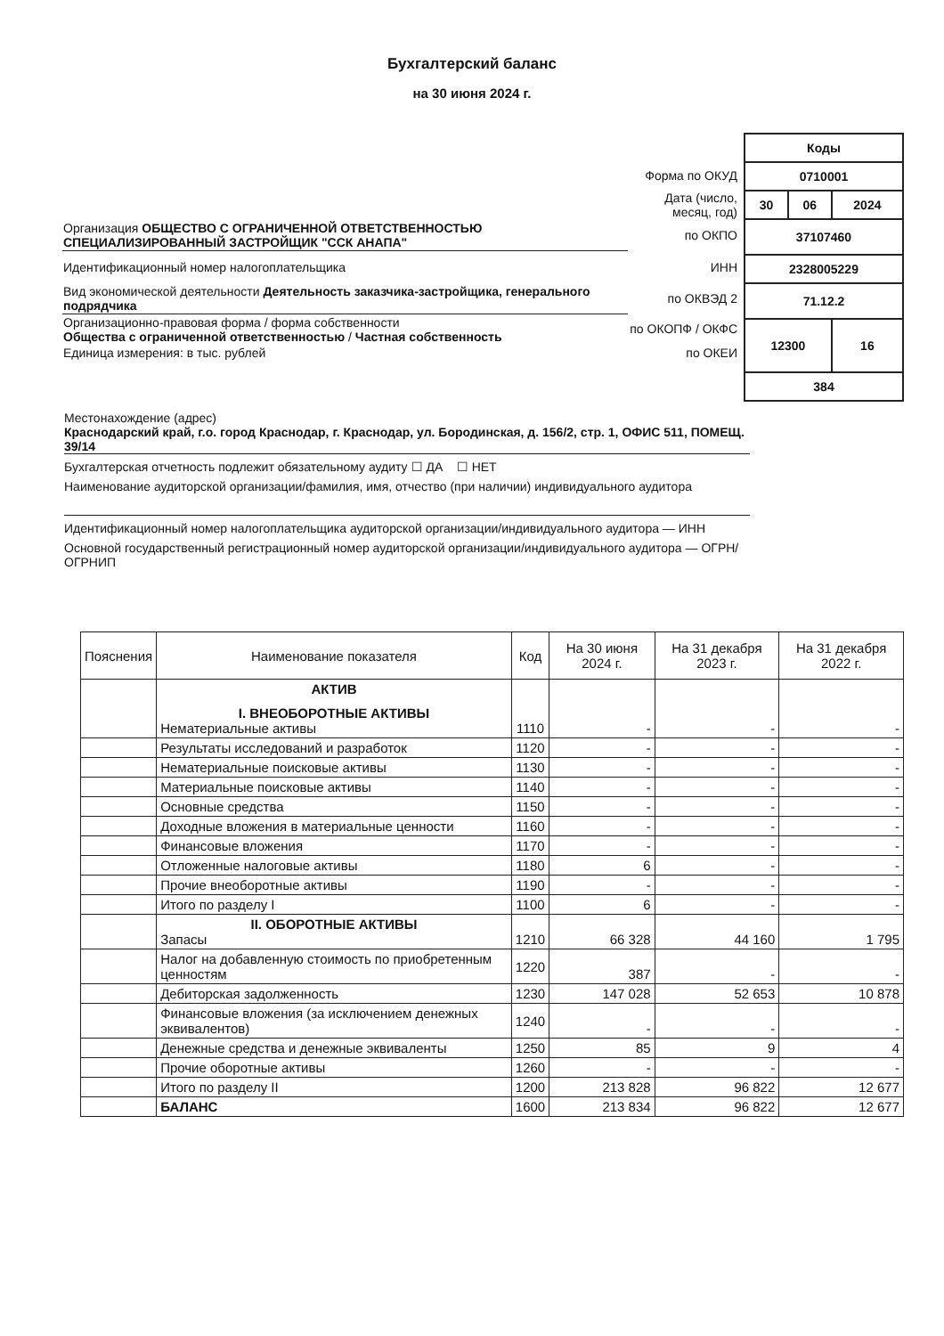Бухгалтерский баланс
на 30 июня 2024 г.
| | Форма по ОКУД |
| | Дата (число, месяц, год) |
| Организация ОБЩЕСТВО С ОГРАНИЧЕННОЙ ОТВЕТСТВЕННОСТЬЮ СПЕЦИАЛИЗИРОВАННЫЙ ЗАСТРОЙЩИК "ССК АНАПА" | по ОКПО |
| Идентификационный номер налогоплательщика | ИНН |
| Вид экономической деятельности Деятельность заказчика-застройщика, генерального подрядчика | по ОКВЭД 2 |
| Организационно-правовая форма / форма собственности Общества с ограниченной ответственностью / Частная собственность | по ОКОПФ / ОКФС |
| Единица измерения: в тыс. рублей | по ОКЕИ |
| Коды | | |
| 0710001 | | |
| 30 | 06 | 2024 |
| 37107460 | | |
| 2328005229 | | |
| 71.12.2 | | |
| 12300 | | 16 |
| 384 | | |
Местонахождение (адрес)
Краснодарский край, г.о. город Краснодар, г. Краснодар, ул. Бородинская, д. 156/2, стр. 1, ОФИС 511, ПОМЕЩ. 39/14
Бухгалтерская отчетность подлежит обязательному аудиту ☐ ДА ☐ НЕТ
Наименование аудиторской организации/фамилия, имя, отчество (при наличии) индивидуального аудитора
Идентификационный номер налогоплательщика аудиторской организации/индивидуального аудитора — ИНН
Основной государственный регистрационный номер аудиторской организации/индивидуального аудитора — ОГРН/ ОГРНИП
| Пояснения | Наименование показателя | Код | На 30 июня 2024 г. | На 31 декабря 2023 г. | На 31 декабря 2022 г. |
| --- | --- | --- | --- | --- | --- |
| | АКТИВ I. ВНЕОБОРОТНЫЕ АКТИВЫ Нематериальные активы | 1110 | - | - | - |
| | Результаты исследований и разработок | 1120 | - | - | - |
| | Нематериальные поисковые активы | 1130 | - | - | - |
| | Материальные поисковые активы | 1140 | - | - | - |
| | Основные средства | 1150 | - | - | - |
| | Доходные вложения в материальные ценности | 1160 | - | - | - |
| | Финансовые вложения | 1170 | - | - | - |
| | Отложенные налоговые активы | 1180 | 6 | - | - |
| | Прочие внеоборотные активы | 1190 | - | - | - |
| | Итого по разделу I | 1100 | 6 | - | - |
| | II. ОБОРОТНЫЕ АКТИВЫ Запасы | 1210 | 66 328 | 44 160 | 1 795 |
| | Налог на добавленную стоимость по приобретенным ценностям | 1220 | 387 | - | - |
| | Дебиторская задолженность | 1230 | 147 028 | 52 653 | 10 878 |
| | Финансовые вложения (за исключением денежных эквивалентов) | 1240 | - | - | - |
| | Денежные средства и денежные эквиваленты | 1250 | 85 | 9 | 4 |
| | Прочие оборотные активы | 1260 | - | - | - |
| | Итого по разделу II | 1200 | 213 828 | 96 822 | 12 677 |
| | БАЛАНС | 1600 | 213 834 | 96 822 | 12 677 |